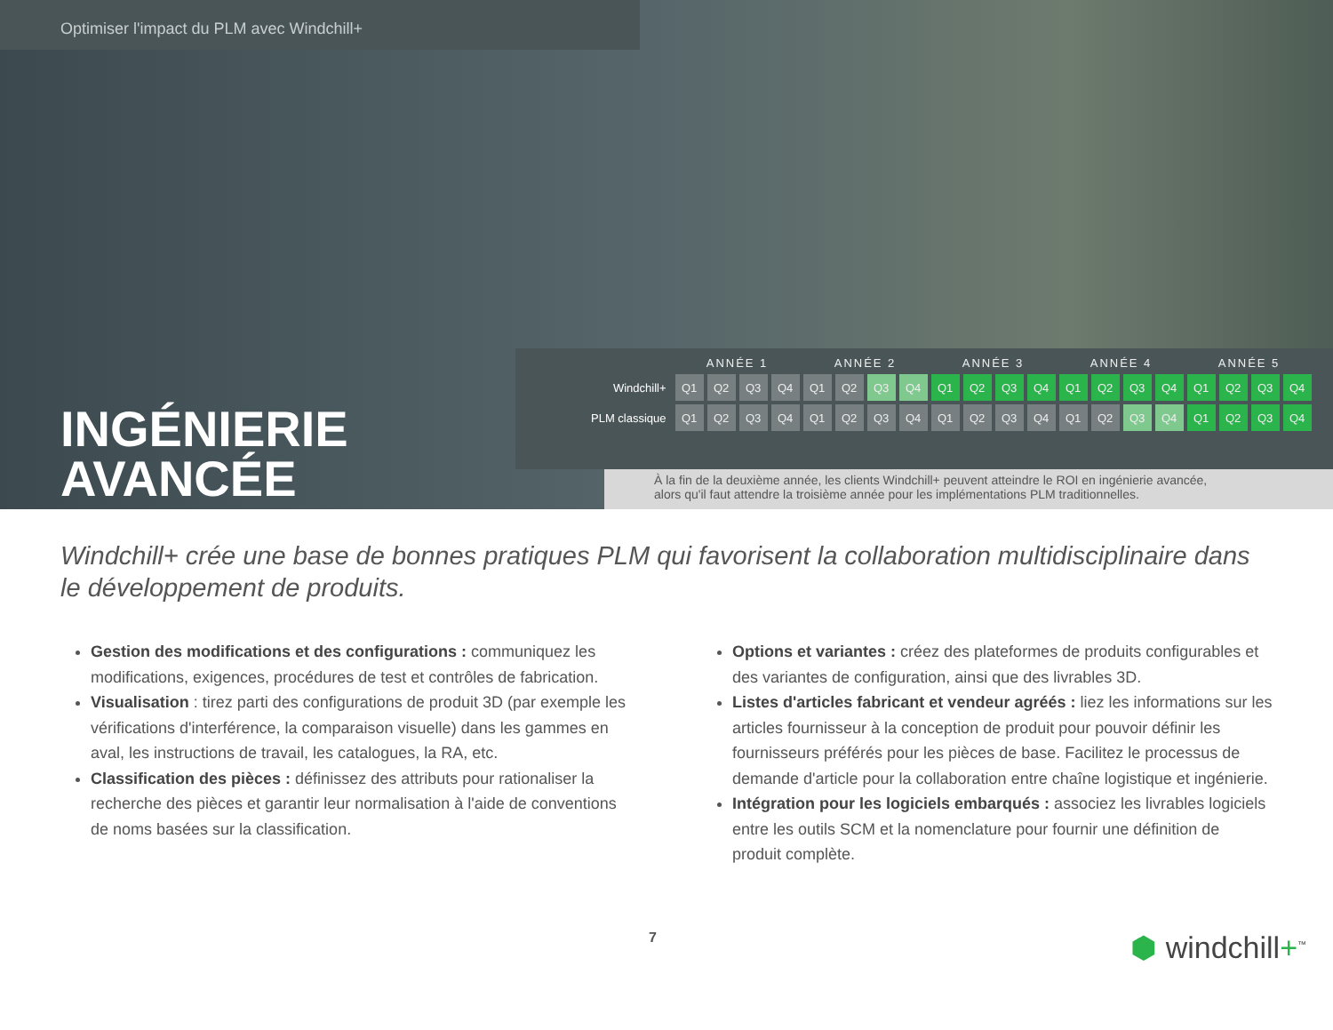Optimiser l'impact du PLM avec Windchill+
| | ANNÉE 1 | | | | ANNÉE 2 | | | | ANNÉE 3 | | | | ANNÉE 4 | | | | ANNÉE 5 | | | |
| --- | --- | --- | --- | --- | --- | --- | --- | --- | --- | --- | --- | --- | --- | --- | --- | --- | --- | --- | --- | --- |
| Windchill+ | Q1 | Q2 | Q3 | Q4 | Q1 | Q2 | Q3 | Q4 | Q1 | Q2 | Q3 | Q4 | Q1 | Q2 | Q3 | Q4 | Q1 | Q2 | Q3 | Q4 |
| PLM classique | Q1 | Q2 | Q3 | Q4 | Q1 | Q2 | Q3 | Q4 | Q1 | Q2 | Q3 | Q4 | Q1 | Q2 | Q3 | Q4 | Q1 | Q2 | Q3 | Q4 |
INGÉNIERIE
AVANCÉE
À la fin de la deuxième année, les clients Windchill+ peuvent atteindre le ROI en ingénierie avancée,
alors qu'il faut attendre la troisième année pour les implémentations PLM traditionnelles.
Windchill+ crée une base de bonnes pratiques PLM qui favorisent la collaboration multidisciplinaire dans le développement de produits.
Gestion des modifications et des configurations : communiquez les modifications, exigences, procédures de test et contrôles de fabrication.
Visualisation : tirez parti des configurations de produit 3D (par exemple les vérifications d'interférence, la comparaison visuelle) dans les gammes en aval, les instructions de travail, les catalogues, la RA, etc.
Classification des pièces : définissez des attributs pour rationaliser la recherche des pièces et garantir leur normalisation à l'aide de conventions de noms basées sur la classification.
Options et variantes : créez des plateformes de produits configurables et des variantes de configuration, ainsi que des livrables 3D.
Listes d'articles fabricant et vendeur agréés : liez les informations sur les articles fournisseur à la conception de produit pour pouvoir définir les fournisseurs préférés pour les pièces de base. Facilitez le processus de demande d'article pour la collaboration entre chaîne logistique et ingénierie.
Intégration pour les logiciels embarqués : associez les livrables logiciels entre les outils SCM et la nomenclature pour fournir une définition de produit complète.
7 ⬢ windchill+<sup>™</sup>